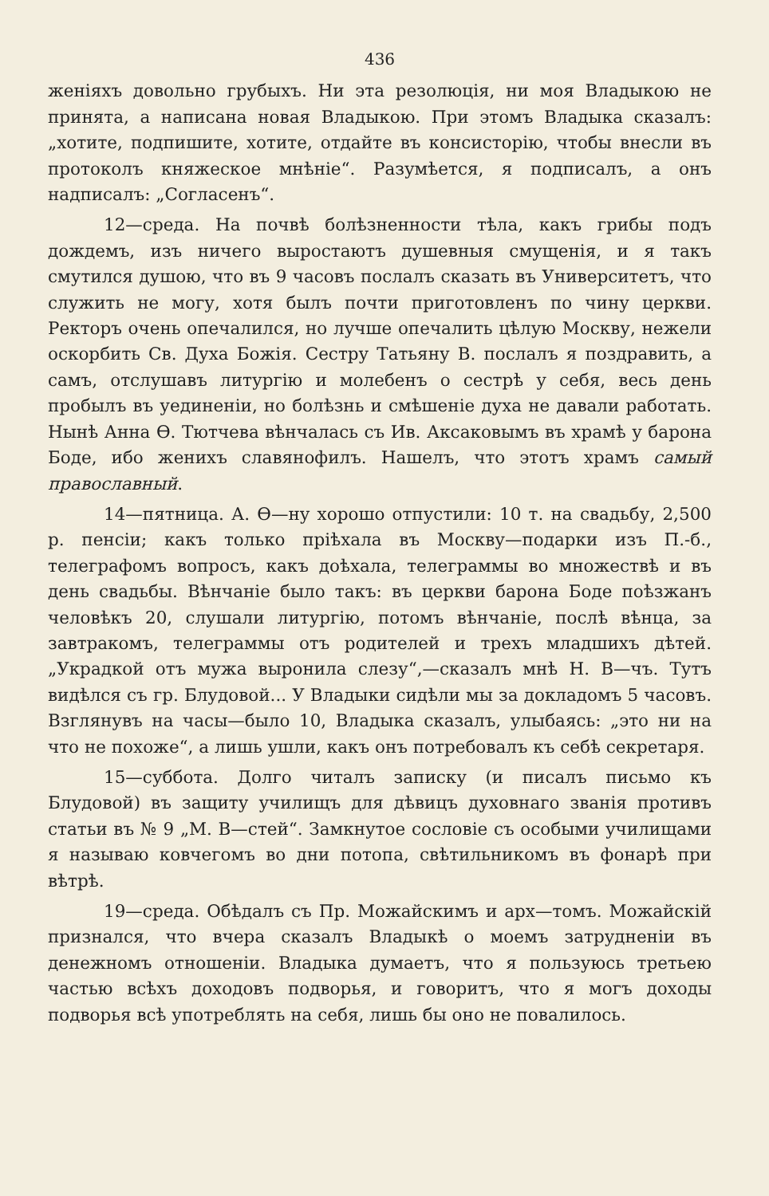436
женіяхъ довольно грубыхъ. Ни эта резолюція, ни моя Владыкою не принята, а написана новая Владыкою. При этомъ Владыка сказалъ: „хотите, подпишите, хотите, отдайте въ консисторію, чтобы внесли въ протоколъ княжеское мнѣніе“. Разумѣется, я подписалъ, а онъ надписалъ: „Согласенъ“.
12—среда. На почвѣ болѣзненности тѣла, какъ грибы подъ дождемъ, изъ ничего выростаютъ душевныя смущенія, и я такъ смутился душою, что въ 9 часовъ послалъ сказать въ Университетъ, что служить не могу, хотя былъ почти приготовленъ по чину церкви. Ректоръ очень опечалился, но лучше опечалить цѣлую Москву, нежели оскорбить Св. Духа Божія. Сестру Татьяну В. послалъ я поздравить, а самъ, отслушавъ литургію и молебенъ о сестрѣ у себя, весь день пробылъ въ уединеніи, но болѣзнь и смѣшеніе духа не давали работать. Нынѣ Анна Ѳ. Тютчева вѣнчалась съ Ив. Аксаковымъ въ храмѣ у барона Боде, ибо женихъ славянофилъ. Нашелъ, что этотъ храмъ самый православный.
14—пятница. А. Ѳ—ну хорошо отпустили: 10 т. на свадьбу, 2,500 р. пенсіи; какъ только пріѣхала въ Москву—подарки изъ П.-б., телеграфомъ вопросъ, какъ доѣхала, телеграммы во множествѣ и въ день свадьбы. Вѣнчаніе было такъ: въ церкви барона Боде поѣзжанъ человѣкъ 20, слушали литургію, потомъ вѣнчаніе, послѣ вѣнца, за завтракомъ, телеграммы отъ родителей и трехъ младшихъ дѣтей. „Украдкой отъ мужа выронила слезу“,—сказалъ мнѣ Н. В—чъ. Тутъ видѣлся съ гр. Блудовой... У Владыки сидѣли мы за докладомъ 5 часовъ. Взглянувъ на часы—было 10, Владыка сказалъ, улыбаясь: „это ни на что не похоже“, а лишь ушли, какъ онъ потребовалъ къ себѣ секретаря.
15—суббота. Долго читалъ записку (и писалъ письмо къ Блудовой) въ защиту училищъ для дѣвицъ духовнаго званія противъ статьи въ № 9 „М. В—стей“. Замкнутое сословіе съ особыми училищами я называю ковчегомъ во дни потопа, свѣтильникомъ въ фонарѣ при вѣтрѣ.
19—среда. Обѣдалъ съ Пр. Можайскимъ и арх—томъ. Можайскій признался, что вчера сказалъ Владыкѣ о моемъ затрудненіи въ денежномъ отношеніи. Владыка думаетъ, что я пользуюсь третьею частью всѣхъ доходовъ подворья, и говоритъ, что я могъ доходы подворья всѣ употреблять на себя, лишь бы оно не повалилось.